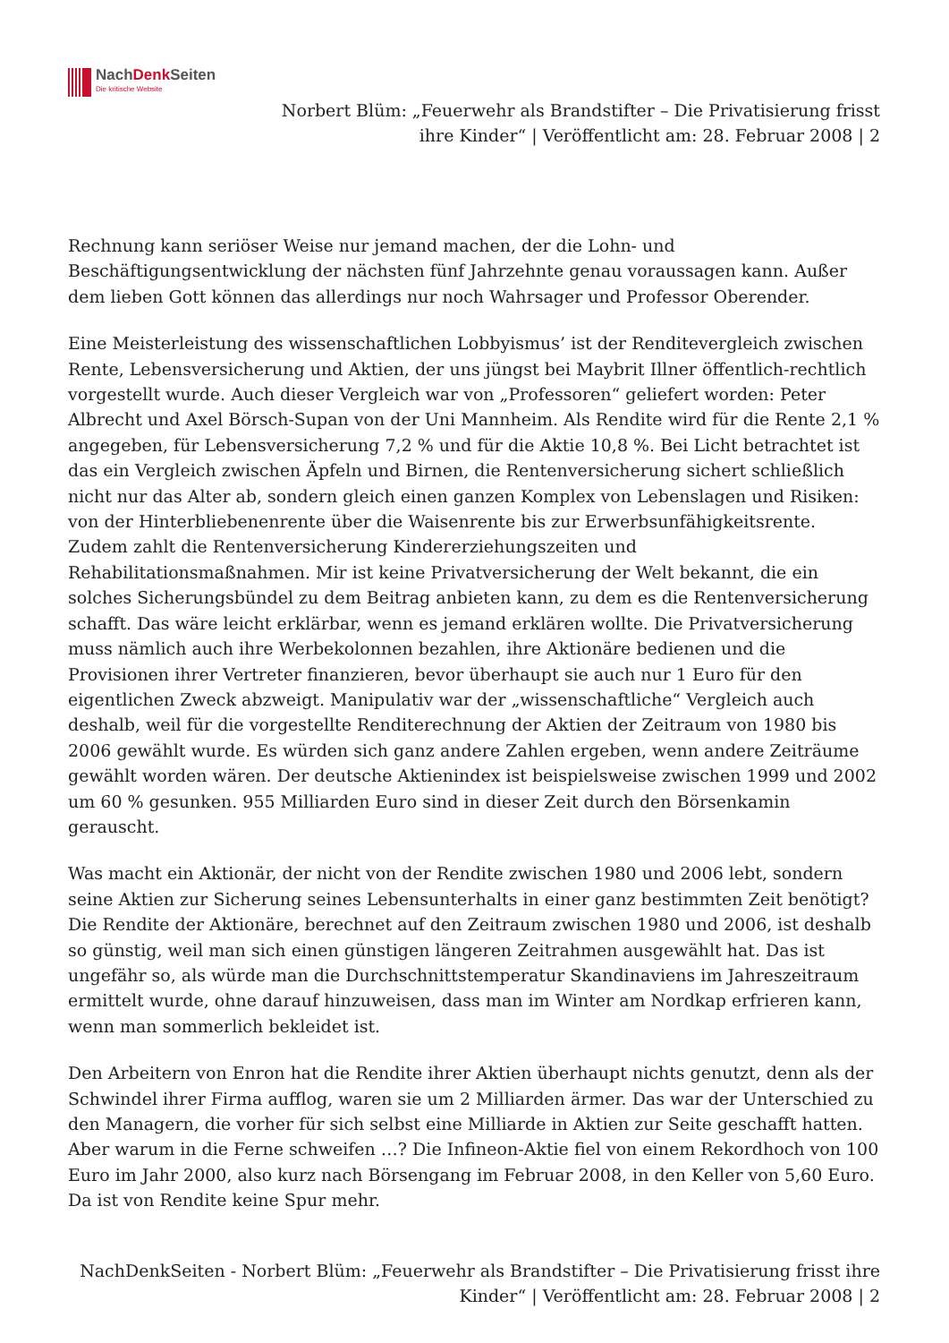NachDenk Seiten
Die kritische Website
Norbert Blüm: „Feuerwehr als Brandstifter – Die Privatisierung frisst
ihre Kinder“ | Veröffentlicht am: 28. Februar 2008 | 2
Rechnung kann seriöser Weise nur jemand machen, der die Lohn- und Beschäftigungsentwicklung der nächsten fünf Jahrzehnte genau voraussagen kann. Außer dem lieben Gott können das allerdings nur noch Wahrsager und Professor Oberender.
Eine Meisterleistung des wissenschaftlichen Lobbyismus’ ist der Renditevergleich zwischen Rente, Lebensversicherung und Aktien, der uns jüngst bei Maybrit Illner öffentlich-rechtlich vorgestellt wurde. Auch dieser Vergleich war von „Professoren“ geliefert worden: Peter Albrecht und Axel Börsch-Supan von der Uni Mannheim. Als Rendite wird für die Rente 2,1 % angegeben, für Lebensversicherung 7,2 % und für die Aktie 10,8 %. Bei Licht betrachtet ist das ein Vergleich zwischen Äpfeln und Birnen, die Rentenversicherung sichert schließlich nicht nur das Alter ab, sondern gleich einen ganzen Komplex von Lebenslagen und Risiken: von der Hinterbliebenenrente über die Waisenrente bis zur Erwerbsunfähigkeitsrente. Zudem zahlt die Rentenversicherung Kindererziehungszeiten und Rehabilitationsmaßnahmen. Mir ist keine Privatversicherung der Welt bekannt, die ein solches Sicherungsbündel zu dem Beitrag anbieten kann, zu dem es die Rentenversicherung schafft. Das wäre leicht erklärbar, wenn es jemand erklären wollte. Die Privatversicherung muss nämlich auch ihre Werbekolonnen bezahlen, ihre Aktionäre bedienen und die Provisionen ihrer Vertreter finanzieren, bevor überhaupt sie auch nur 1 Euro für den eigentlichen Zweck abzweigt. Manipulativ war der „wissenschaftliche“ Vergleich auch deshalb, weil für die vorgestellte Renditerechnung der Aktien der Zeitraum von 1980 bis 2006 gewählt wurde. Es würden sich ganz andere Zahlen ergeben, wenn andere Zeiträume gewählt worden wären. Der deutsche Aktienindex ist beispielsweise zwischen 1999 und 2002 um 60 % gesunken. 955 Milliarden Euro sind in dieser Zeit durch den Börsenkamin gerauscht.
Was macht ein Aktionär, der nicht von der Rendite zwischen 1980 und 2006 lebt, sondern seine Aktien zur Sicherung seines Lebensunterhalts in einer ganz bestimmten Zeit benötigt? Die Rendite der Aktionäre, berechnet auf den Zeitraum zwischen 1980 und 2006, ist deshalb so günstig, weil man sich einen günstigen längeren Zeitrahmen ausgewählt hat. Das ist ungefähr so, als würde man die Durchschnittstemperatur Skandinaviens im Jahreszeitraum ermittelt wurde, ohne darauf hinzuweisen, dass man im Winter am Nordkap erfrieren kann, wenn man sommerlich bekleidet ist.
Den Arbeitern von Enron hat die Rendite ihrer Aktien überhaupt nichts genutzt, denn als der Schwindel ihrer Firma aufflog, waren sie um 2 Milliarden ärmer. Das war der Unterschied zu den Managern, die vorher für sich selbst eine Milliarde in Aktien zur Seite geschafft hatten. Aber warum in die Ferne schweifen …? Die Infineon-Aktie fiel von einem Rekordhoch von 100 Euro im Jahr 2000, also kurz nach Börsengang im Februar 2008, in den Keller von 5,60 Euro. Da ist von Rendite keine Spur mehr.
NachDenkSeiten - Norbert Blüm: „Feuerwehr als Brandstifter – Die Privatisierung frisst ihre
Kinder“ | Veröffentlicht am: 28. Februar 2008 | 2